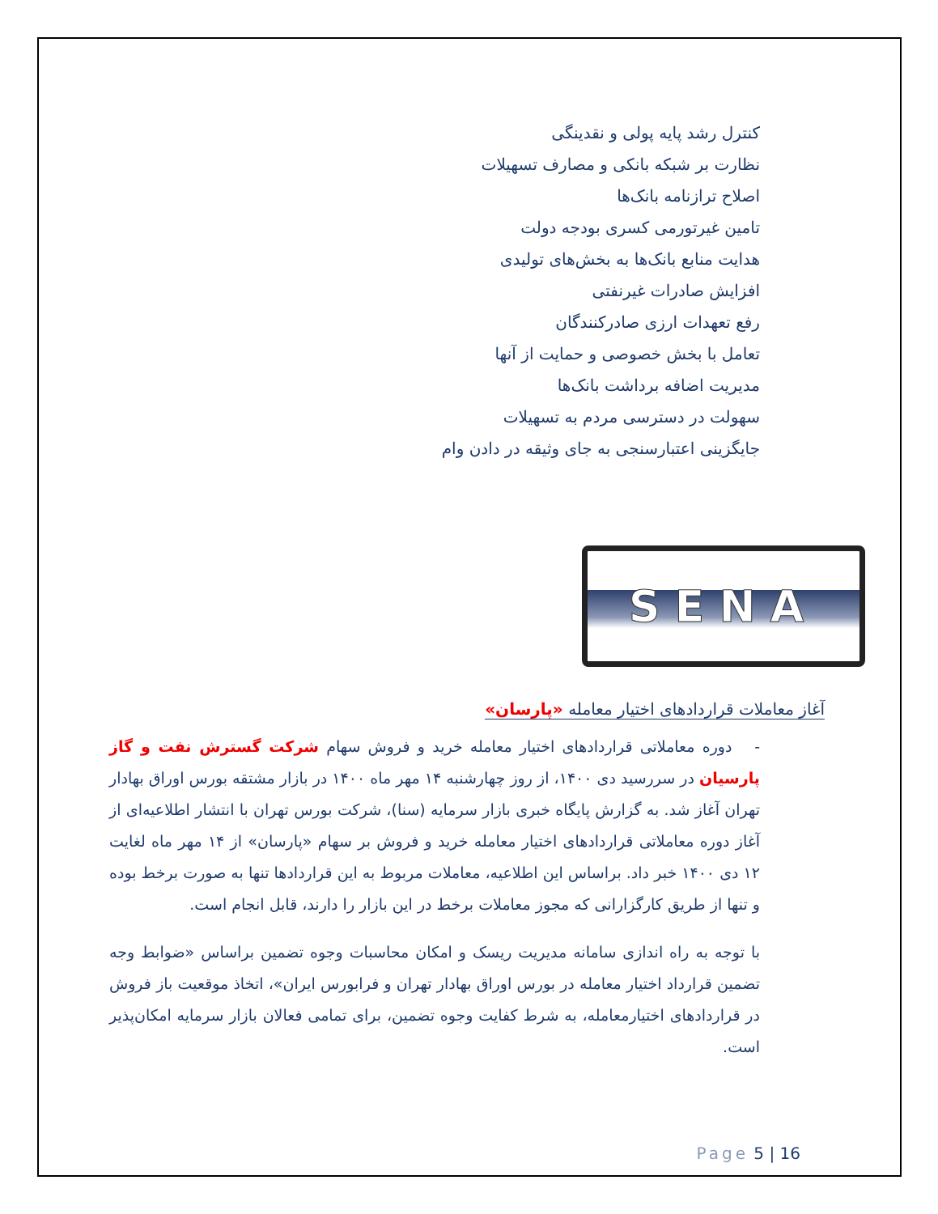کنترل رشد پایه پولی و نقدینگی
نظارت بر شبکه بانکی و مصارف تسهیلات
اصلاح ترازنامه بانک‌ها
تامین غیرتورمی کسری بودجه دولت
هدایت منابع بانک‌ها به بخش‌های تولیدی
افزایش صادرات غیرنفتی
رفع تعهدات ارزی صادرکنندگان
تعامل با بخش خصوصی و حمایت از آنها
مدیریت اضافه برداشت بانک‌ها
سهولت در دسترسی مردم به تسهیلات
جایگزینی اعتبارسنجی به جای وثیقه در دادن وام
SENA
آغاز معاملات قراردادهای اختیار معامله «پارسان»
- دوره معاملاتی قراردادهای اختیار معامله خرید و فروش سهام شرکت گسترش نفت و گاز پارسیان در سررسید دی ۱۴۰۰، از روز چهارشنبه ۱۴ مهر ماه ۱۴۰۰ در بازار مشتقه بورس اوراق بهادار تهران آغاز شد. به گزارش پایگاه خبری بازار سرمایه (سنا)، شرکت بورس تهران با انتشار اطلاعیه‌ای از آغاز دوره معاملاتی قراردادهای اختیار معامله خرید و فروش بر سهام «پارسان» از ۱۴ مهر ماه لغایت ۱۲ دی ۱۴۰۰ خبر داد. براساس این اطلاعیه، معاملات مربوط به این قراردادها تنها به صورت برخط بوده و تنها از طریق کارگزارانی که مجوز معاملات برخط در این بازار را دارند، قابل انجام است.
با توجه به راه اندازی سامانه مدیریت ریسک و امکان محاسبات وجوه تضمین براساس «ضوابط وجه تضمین قرارداد اختیار معامله در بورس اوراق بهادار تهران و فرابورس ایران»، اتخاذ موقعیت باز فروش در قراردادهای اختیارمعامله، به شرط کفایت وجوه تضمین، برای تمامی فعالان بازار سرمایه امکان‌پذیر است.
Page 5 | 16